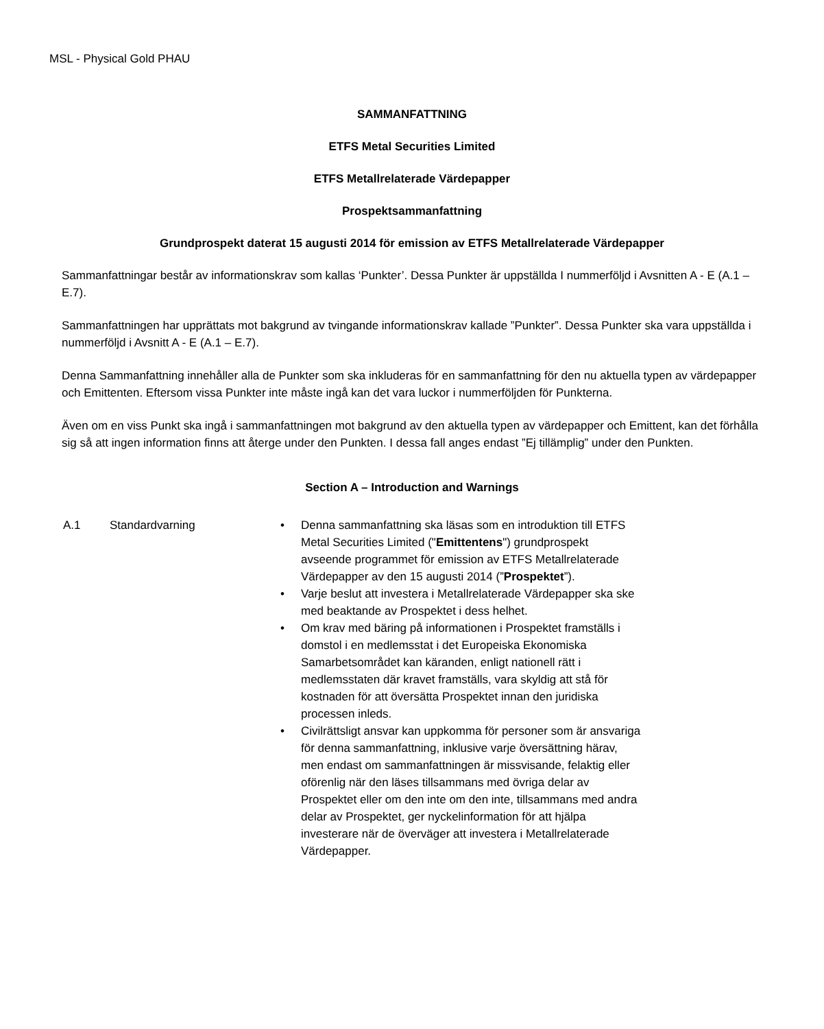MSL - Physical Gold PHAU
SAMMANFATTNING
ETFS Metal Securities Limited
ETFS Metallrelaterade Värdepapper
Prospektsammanfattning
Grundprospekt daterat 15 augusti 2014 för emission av ETFS Metallrelaterade Värdepapper
Sammanfattningar består av informationskrav som kallas ‘Punkter’. Dessa Punkter är uppställda I nummerföljd i Avsnitten A - E (A.1 – E.7).
Sammanfattningen har upprättats mot bakgrund av tvingande informationskrav kallade ”Punkter”. Dessa Punkter ska vara uppställda i nummerföljd i Avsnitt A - E (A.1 – E.7).
Denna Sammanfattning innehåller alla de Punkter som ska inkluderas för en sammanfattning för den nu aktuella typen av värdepapper och Emittenten. Eftersom vissa Punkter inte måste ingå kan det vara luckor i nummerföljden för Punkterna.
Även om en viss Punkt ska ingå i sammanfattningen mot bakgrund av den aktuella typen av värdepapper och Emittent, kan det förhålla sig så att ingen information finns att återge under den Punkten. I dessa fall anges endast ”Ej tillämplig” under den Punkten.
Section A – Introduction and Warnings
A.1 Standardvarning • Denna sammanfattning ska läsas som en introduktion till ETFS Metal Securities Limited ("Emittentens") grundprospekt avseende programmet för emission av ETFS Metallrelaterade Värdepapper av den 15 augusti 2014 (”Prospektet”).
• Varje beslut att investera i Metallrelaterade Värdepapper ska ske med beaktande av Prospektet i dess helhet.
• Om krav med bäring på informationen i Prospektet framställs i domstol i en medlemsstat i det Europeiska Ekonomiska Samarbetsområdet kan käranden, enligt nationell rätt i medlemsstaten där kravet framställs, vara skyldig att stå för kostnaden för att översätta Prospektet innan den juridiska processen inleds.
• Civilrättsligt ansvar kan uppkomma för personer som är ansvariga för denna sammanfattning, inklusive varje översättning härav, men endast om sammanfattningen är missvisande, felaktig eller oförenlig när den läses tillsammans med övriga delar av Prospektet eller om den inte om den inte, tillsammans med andra delar av Prospektet, ger nyckelinformation för att hjälpa investerare när de överväger att investera i Metallrelaterade Värdepapper.